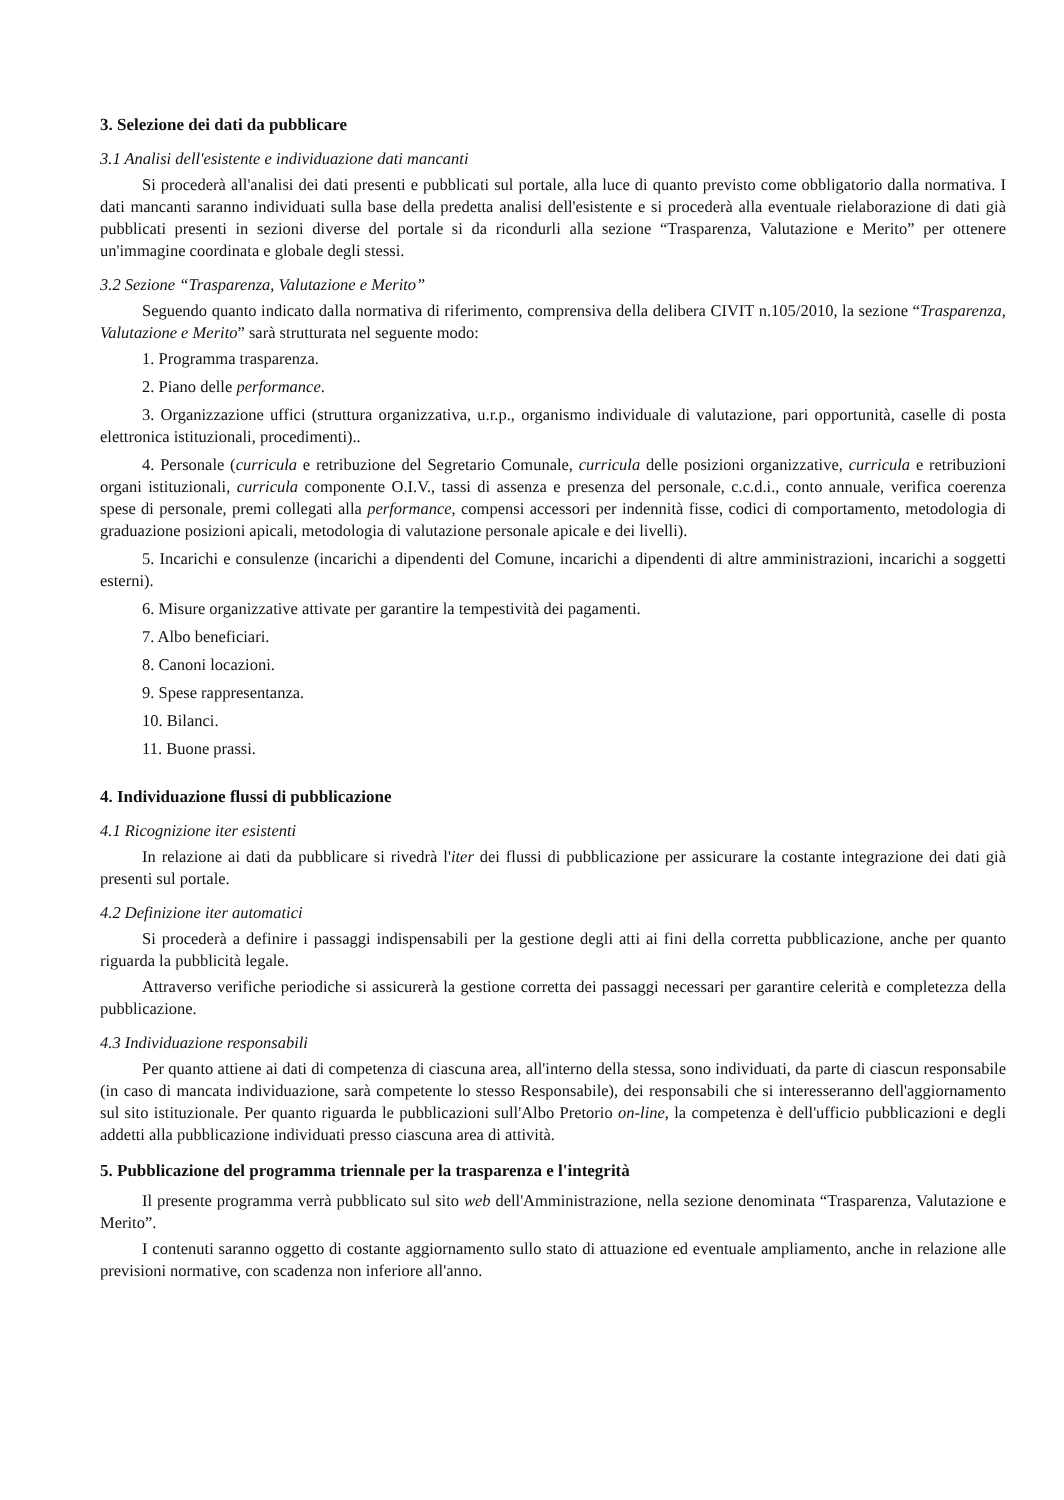3. Selezione dei dati da pubblicare
3.1 Analisi dell'esistente e individuazione dati mancanti
Si procederà all'analisi dei dati presenti e pubblicati sul portale, alla luce di quanto previsto come obbligatorio dalla normativa. I dati mancanti saranno individuati sulla base della predetta analisi dell'esistente e si procederà alla eventuale rielaborazione di dati già pubblicati presenti in sezioni diverse del portale si da ricondurli alla sezione “Trasparenza, Valutazione e Merito” per ottenere un'immagine coordinata e globale degli stessi.
3.2 Sezione “Trasparenza, Valutazione e Merito”
Seguendo quanto indicato dalla normativa di riferimento, comprensiva della delibera CIVIT n.105/2010, la sezione “Trasparenza, Valutazione e Merito” sarà strutturata nel seguente modo:
1. Programma trasparenza.
2. Piano delle performance.
3. Organizzazione uffici (struttura organizzativa, u.r.p., organismo individuale di valutazione, pari opportunità, caselle di posta elettronica istituzionali, procedimenti)..
4. Personale (curricula e retribuzione del Segretario Comunale, curricula delle posizioni organizzative, curricula e retribuzioni organi istituzionali, curricula componente O.I.V., tassi di assenza e presenza del personale, c.c.d.i., conto annuale, verifica coerenza spese di personale, premi collegati alla performance, compensi accessori per indennità fisse, codici di comportamento, metodologia di graduazione posizioni apicali, metodologia di valutazione personale apicale e dei livelli).
5. Incarichi e consulenze (incarichi a dipendenti del Comune, incarichi a dipendenti di altre amministrazioni, incarichi a soggetti esterni).
6. Misure organizzative attivate per garantire la tempestività dei pagamenti.
7. Albo beneficiari.
8. Canoni locazioni.
9. Spese rappresentanza.
10. Bilanci.
11. Buone prassi.
4. Individuazione flussi di pubblicazione
4.1 Ricognizione iter esistenti
In relazione ai dati da pubblicare si rivedrà l'iter dei flussi di pubblicazione per assicurare la costante integrazione dei dati già presenti sul portale.
4.2 Definizione iter automatici
Si procederà a definire i passaggi indispensabili per la gestione degli atti ai fini della corretta pubblicazione, anche per quanto riguarda la pubblicità legale.
Attraverso verifiche periodiche si assicurerà la gestione corretta dei passaggi necessari per garantire celerità e completezza della pubblicazione.
4.3 Individuazione responsabili
Per quanto attiene ai dati di competenza di ciascuna area, all'interno della stessa, sono individuati, da parte di ciascun responsabile (in caso di mancata individuazione, sarà competente lo stesso Responsabile), dei responsabili che si interesseranno dell'aggiornamento sul sito istituzionale. Per quanto riguarda le pubblicazioni sull'Albo Pretorio on-line, la competenza è dell'ufficio pubblicazioni e degli addetti alla pubblicazione individuati presso ciascuna area di attività.
5. Pubblicazione del programma triennale per la trasparenza e l'integrità
Il presente programma verrà pubblicato sul sito web dell'Amministrazione, nella sezione denominata “Trasparenza, Valutazione e Merito”.
I contenuti saranno oggetto di costante aggiornamento sullo stato di attuazione ed eventuale ampliamento, anche in relazione alle previsioni normative, con scadenza non inferiore all'anno.